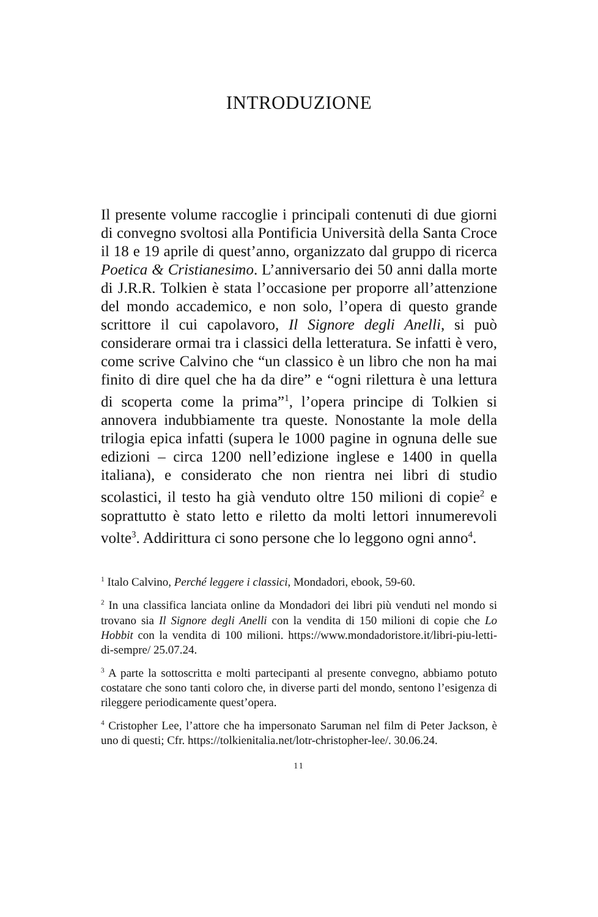INTRODUZIONE
Il presente volume raccoglie i principali contenuti di due giorni di convegno svoltosi alla Pontificia Università della Santa Croce il 18 e 19 aprile di quest’anno, organizzato dal gruppo di ricerca Poetica & Cristianesimo. L’anniversario dei 50 anni dalla morte di J.R.R. Tolkien è stata l’occasione per proporre all’attenzione del mondo accademico, e non solo, l’opera di questo grande scrittore il cui capolavoro, Il Signore degli Anelli, si può considerare ormai tra i classici della letteratura. Se infatti è vero, come scrive Calvino che “un classico è un libro che non ha mai finito di dire quel che ha da dire” e “ogni rilettura è una lettura di scoperta come la prima”<sup>1</sup>, l’opera principe di Tolkien si annovera indubbiamente tra queste. Nonostante la mole della trilogia epica infatti (supera le 1000 pagine in ognuna delle sue edizioni – circa 1200 nell’edizione inglese e 1400 in quella italiana), e considerato che non rientra nei libri di studio scolastici, il testo ha già venduto oltre 150 milioni di copie<sup>2</sup> e soprattutto è stato letto e riletto da molti lettori innumerevoli volte<sup>3</sup>. Addirittura ci sono persone che lo leggono ogni anno<sup>4</sup>.
<sup>1</sup> Italo Calvino, Perché leggere i classici, Mondadori, ebook, 59-60.
<sup>2</sup> In una classifica lanciata online da Mondadori dei libri più venduti nel mondo si trovano sia Il Signore degli Anelli con la vendita di 150 milioni di copie che Lo Hobbit con la vendita di 100 milioni. https://www.mondadoristore.it/libri-piu-letti-di-sempre/ 25.07.24.
<sup>3</sup> A parte la sottoscritta e molti partecipanti al presente convegno, abbiamo potuto costatare che sono tanti coloro che, in diverse parti del mondo, sentono l’esigenza di rileggere periodicamente quest’opera.
<sup>4</sup> Cristopher Lee, l’attore che ha impersonato Saruman nel film di Peter Jackson, è uno di questi; Cfr. https://tolkienitalia.net/lotr-christopher-lee/. 30.06.24.
11